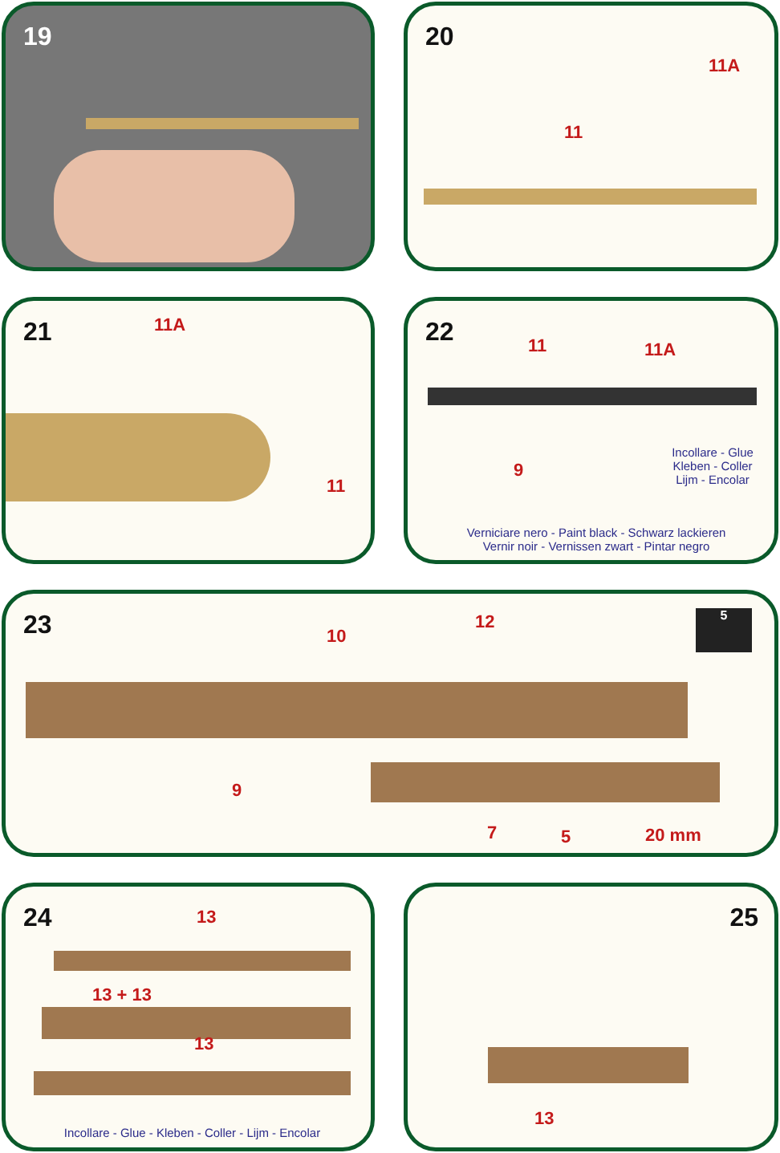19
20
11A
11
21
11A
11
22
11 11A
9
Incollare - Glue
Kleben - Coller
Lijm - Encolar
Verniciare nero - Paint black - Schwarz lackieren
Vernir noir - Vernissen zwart - Pintar negro
23
10
12 5
9
7 5 20 mm
24
13
13 + 13
13
Incollare - Glue - Kleben - Coller - Lijm - Encolar
25
13